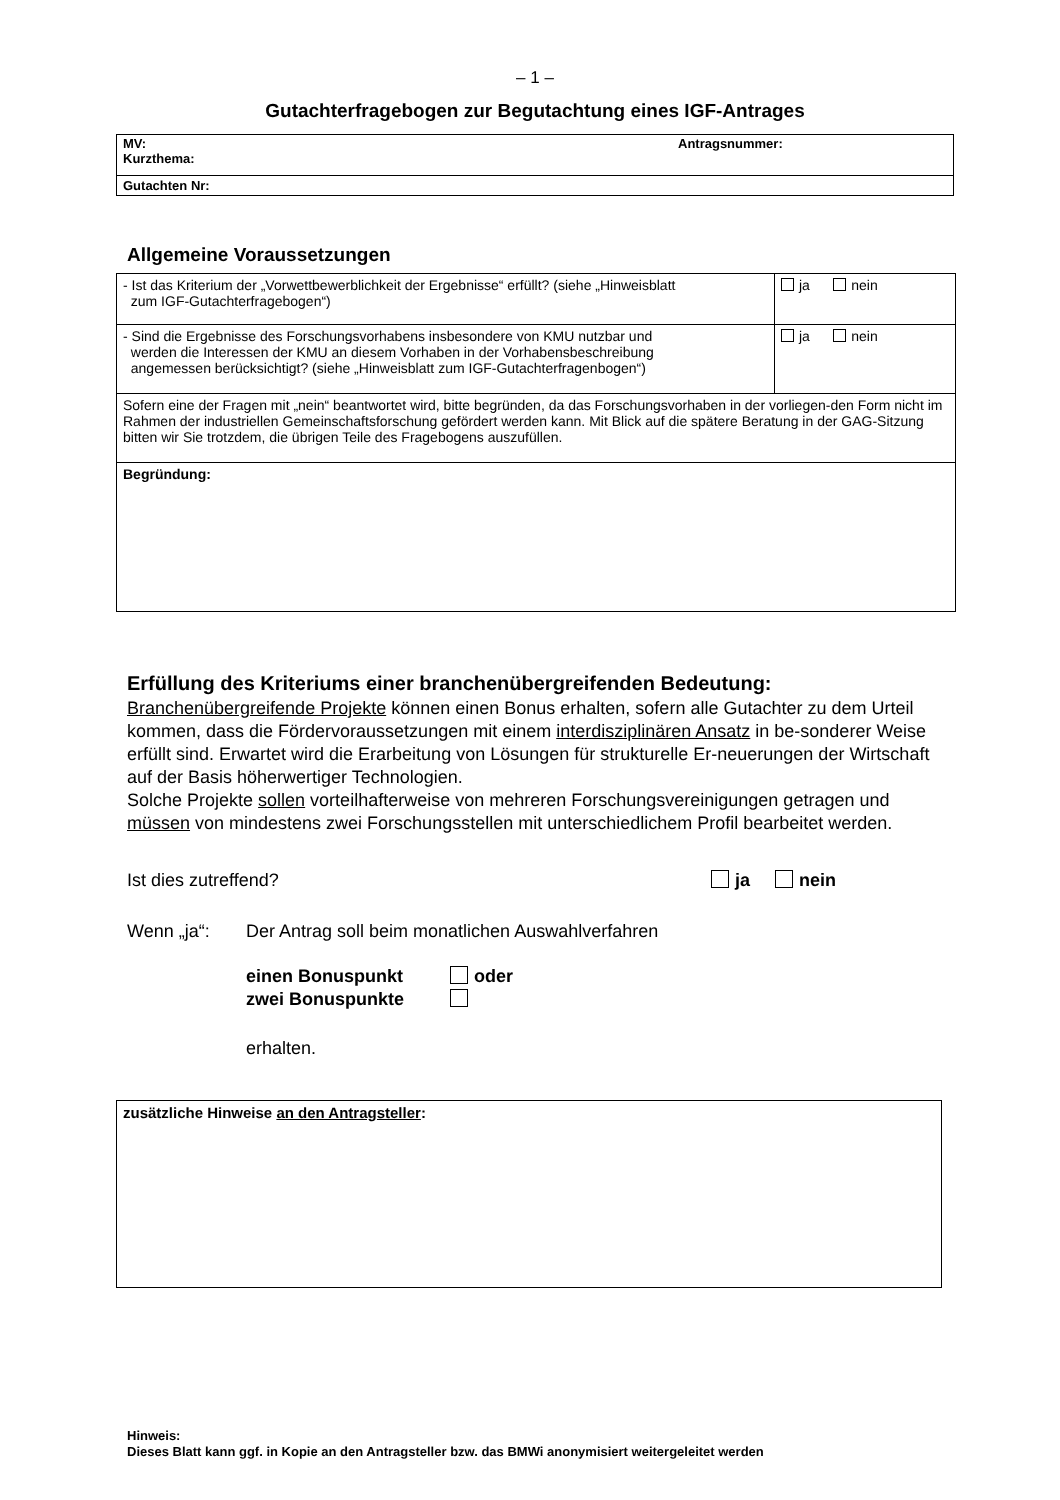– 1 –
Gutachterfragebogen zur Begutachtung eines IGF-Antrages
| MV: Antragsnummer: Kurzthema: |
| Gutachten Nr: |
Allgemeine Voraussetzungen
| - Ist das Kriterium der „Vorwettbewerblichkeit der Ergebnisse“ erfüllt? (siehe „Hinweisblatt zum IGF-Gutachterfragebogen“) | ja nein |
| - Sind die Ergebnisse des Forschungsvorhabens insbesondere von KMU nutzbar und werden die Interessen der KMU an diesem Vorhaben in der Vorhabensbeschreibung angemessen berücksichtigt? (siehe „Hinweisblatt zum IGF-Gutachterfragenbogen“) | ja nein |
| Sofern eine der Fragen mit „nein“ beantwortet wird, bitte begründen, da das Forschungsvorhaben in der vorliegen-den Form nicht im Rahmen der industriellen Gemeinschaftsforschung gefördert werden kann. Mit Blick auf die spätere Beratung in der GAG-Sitzung bitten wir Sie trotzdem, die übrigen Teile des Fragebogens auszufüllen. | |
| Begründung: | |
Erfüllung des Kriteriums einer branchenübergreifenden Bedeutung:
Branchenübergreifende Projekte können einen Bonus erhalten, sofern alle Gutachter zu dem Urteil kommen, dass die Fördervoraussetzungen mit einem interdisziplinären Ansatz in be-sonderer Weise erfüllt sind. Erwartet wird die Erarbeitung von Lösungen für strukturelle Er-neuerungen der Wirtschaft auf der Basis höherwertiger Technologien.
Solche Projekte sollen vorteilhafterweise von mehreren Forschungsvereinigungen getragen und müssen von mindestens zwei Forschungsstellen mit unterschiedlichem Profil bearbeitet werden.
Ist dies zutreffend? ja nein
Wenn „ja“: Der Antrag soll beim monatlichen Auswahlverfahren
einen Bonuspunkt oder
zwei Bonuspunkte
erhalten.
| zusätzliche Hinweise an den Antragsteller : |
Hinweis:
Dieses Blatt kann ggf. in Kopie an den Antragsteller bzw. das BMWi anonymisiert weitergeleitet werden